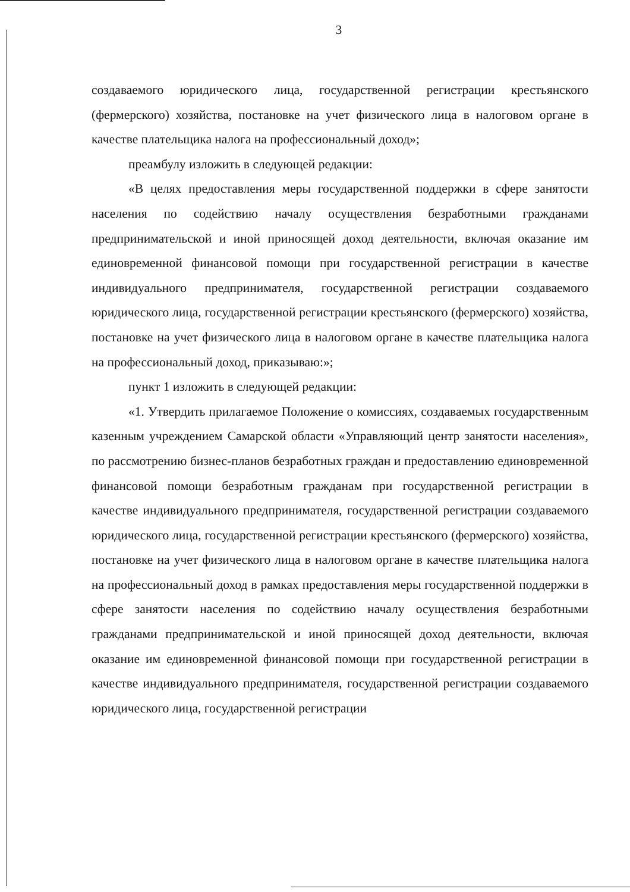3
создаваемого юридического лица, государственной регистрации крестьянского (фермерского) хозяйства, постановке на учет физического лица в налоговом органе в качестве плательщика налога на профессиональный доход»;
преамбулу изложить в следующей редакции:
«В целях предоставления меры государственной поддержки в сфере занятости населения по содействию началу осуществления безработными гражданами предпринимательской и иной приносящей доход деятельности, включая оказание им единовременной финансовой помощи при государственной регистрации в качестве индивидуального предпринимателя, государственной регистрации создаваемого юридического лица, государственной регистрации крестьянского (фермерского) хозяйства, постановке на учет физического лица в налоговом органе в качестве плательщика налога на профессиональный доход, приказываю:»;
пункт 1 изложить в следующей редакции:
«1. Утвердить прилагаемое Положение о комиссиях, создаваемых государственным казенным учреждением Самарской области «Управляющий центр занятости населения», по рассмотрению бизнес-планов безработных граждан и предоставлению единовременной финансовой помощи безработным гражданам при государственной регистрации в качестве индивидуального предпринимателя, государственной регистрации создаваемого юридического лица, государственной регистрации крестьянского (фермерского) хозяйства, постановке на учет физического лица в налоговом органе в качестве плательщика налога на профессиональный доход в рамках предоставления меры государственной поддержки в сфере занятости населения по содействию началу осуществления безработными гражданами предпринимательской и иной приносящей доход деятельности, включая оказание им единовременной финансовой помощи при государственной регистрации в качестве индивидуального предпринимателя, государственной регистрации создаваемого юридического лица, государственной регистрации